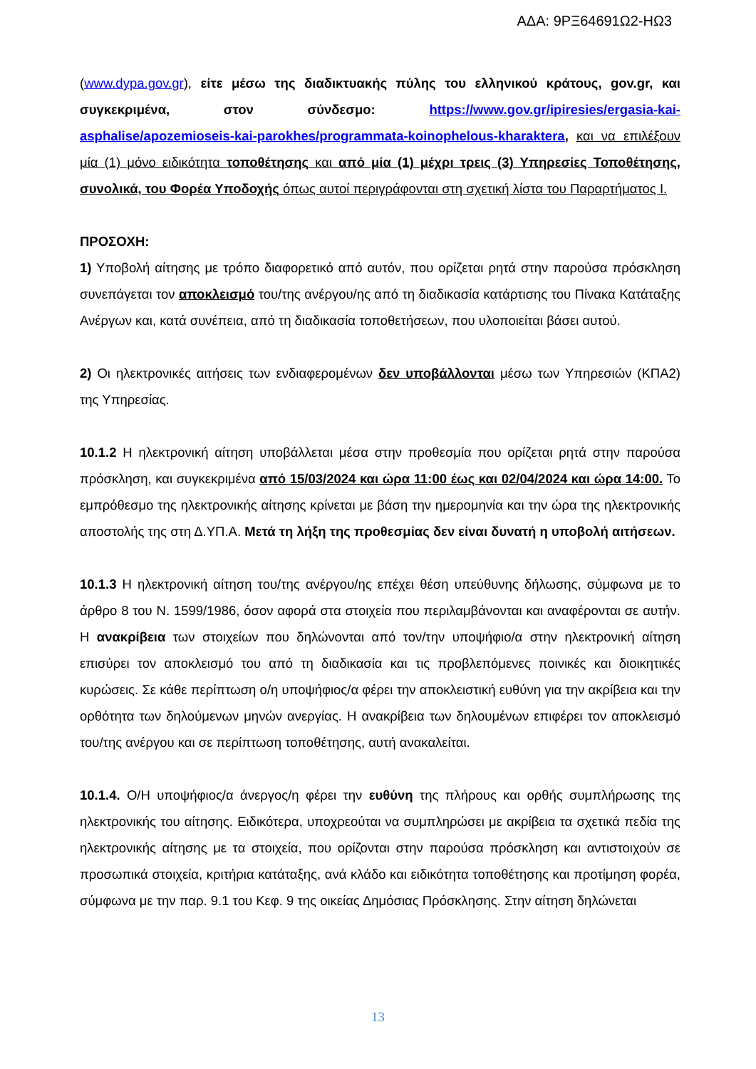ΑΔΑ: 9ΡΞ64691Ω2-ΗΩ3
(www.dypa.gov.gr), είτε μέσω της διαδικτυακής πύλης του ελληνικού κράτους, gov.gr, και συγκεκριμένα, στον σύνδεσμο: https://www.gov.gr/ipiresies/ergasia-kai-asphalise/apozemioseis-kai-parokhes/programmata-koinophelous-kharaktera, και να επιλέξουν μία (1) μόνο ειδικότητα τοποθέτησης και από μία (1) μέχρι τρεις (3) Υπηρεσίες Τοποθέτησης, συνολικά, του Φορέα Υποδοχής όπως αυτοί περιγράφονται στη σχετική λίστα του Παραρτήματος Ι.
ΠΡΟΣΟΧΗ:
1) Υποβολή αίτησης με τρόπο διαφορετικό από αυτόν, που ορίζεται ρητά στην παρούσα πρόσκληση συνεπάγεται τον αποκλεισμό του/της ανέργου/ης από τη διαδικασία κατάρτισης του Πίνακα Κατάταξης Ανέργων και, κατά συνέπεια, από τη διαδικασία τοποθετήσεων, που υλοποιείται βάσει αυτού.
2) Οι ηλεκτρονικές αιτήσεις των ενδιαφερομένων δεν υποβάλλονται μέσω των Υπηρεσιών (ΚΠΑ2) της Υπηρεσίας.
10.1.2 Η ηλεκτρονική αίτηση υποβάλλεται μέσα στην προθεσμία που ορίζεται ρητά στην παρούσα πρόσκληση, και συγκεκριμένα από 15/03/2024 και ώρα 11:00 έως και 02/04/2024 και ώρα 14:00. Το εμπρόθεσμο της ηλεκτρονικής αίτησης κρίνεται με βάση την ημερομηνία και την ώρα της ηλεκτρονικής αποστολής της στη Δ.ΥΠ.Α. Μετά τη λήξη της προθεσμίας δεν είναι δυνατή η υποβολή αιτήσεων.
10.1.3 Η ηλεκτρονική αίτηση του/της ανέργου/ης επέχει θέση υπεύθυνης δήλωσης, σύμφωνα με το άρθρο 8 του Ν. 1599/1986, όσον αφορά στα στοιχεία που περιλαμβάνονται και αναφέρονται σε αυτήν. Η ανακρίβεια των στοιχείων που δηλώνονται από τον/την υποψήφιο/α στην ηλεκτρονική αίτηση επισύρει τον αποκλεισμό του από τη διαδικασία και τις προβλεπόμενες ποινικές και διοικητικές κυρώσεις. Σε κάθε περίπτωση ο/η υποψήφιος/α φέρει την αποκλειστική ευθύνη για την ακρίβεια και την ορθότητα των δηλούμενων μηνών ανεργίας. Η ανακρίβεια των δηλουμένων επιφέρει τον αποκλεισμό του/της ανέργου και σε περίπτωση τοποθέτησης, αυτή ανακαλείται.
10.1.4. Ο/Η υποψήφιος/α άνεργος/η φέρει την ευθύνη της πλήρους και ορθής συμπλήρωσης της ηλεκτρονικής του αίτησης. Ειδικότερα, υποχρεούται να συμπληρώσει με ακρίβεια τα σχετικά πεδία της ηλεκτρονικής αίτησης με τα στοιχεία, που ορίζονται στην παρούσα πρόσκληση και αντιστοιχούν σε προσωπικά στοιχεία, κριτήρια κατάταξης, ανά κλάδο και ειδικότητα τοποθέτησης και προτίμηση φορέα, σύμφωνα με την παρ. 9.1 του Κεφ. 9 της οικείας Δημόσιας Πρόσκλησης. Στην αίτηση δηλώνεται
13